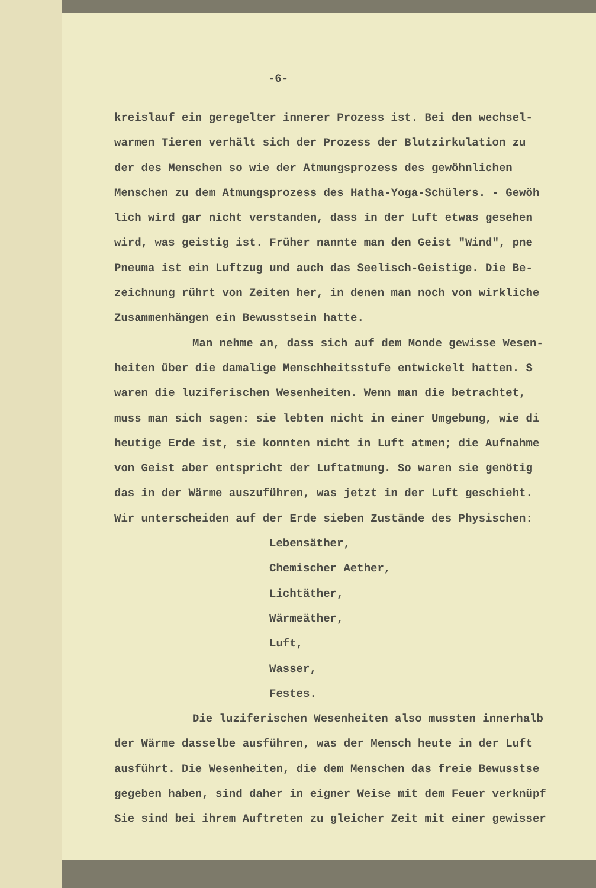-6-
kreislauf ein geregelter innerer Prozess ist. Bei den wechsel-
warmen Tieren verhält sich der Prozess der Blutzirkulation zu
der des Menschen so wie der Atmungsprozess des gewöhnlichen
Menschen zu dem Atmungsprozess des Hatha-Yoga-Schülers. - Gewöh
lich wird gar nicht verstanden, dass in der Luft etwas gesehen
wird, was geistig ist. Früher nannte man den Geist "Wind", pne
Pneuma ist ein Luftzug und auch das Seelisch-Geistige. Die Be-
zeichnung rührt von Zeiten her, in denen man noch von wirkliche
Zusammenhängen ein Bewusstsein hatte.
Man nehme an, dass sich auf dem Monde gewisse Wesen-
heiten über die damalige Menschheitsstufe entwickelt hatten. S
waren die luziferischen Wesenheiten. Wenn man die betrachtet,
muss man sich sagen: sie lebten nicht in einer Umgebung, wie di
heutige Erde ist, sie konnten nicht in Luft atmen; die Aufnahme
von Geist aber entspricht der Luftatmung. So waren sie genötig
das in der Wärme auszuführen, was jetzt in der Luft geschieht.
Wir unterscheiden auf der Erde sieben Zustände des Physischen:
Lebensäther,
Chemischer Aether,
Lichtäther,
Wärmeäther,
Luft,
Wasser,
Festes.
Die luziferischen Wesenheiten also mussten innerhalb
der Wärme dasselbe ausführen, was der Mensch heute in der Luft
ausführt. Die Wesenheiten, die dem Menschen das freie Bewusstse
gegeben haben, sind daher in eigner Weise mit dem Feuer verknüpf
Sie sind bei ihrem Auftreten zu gleicher Zeit mit einer gewisser